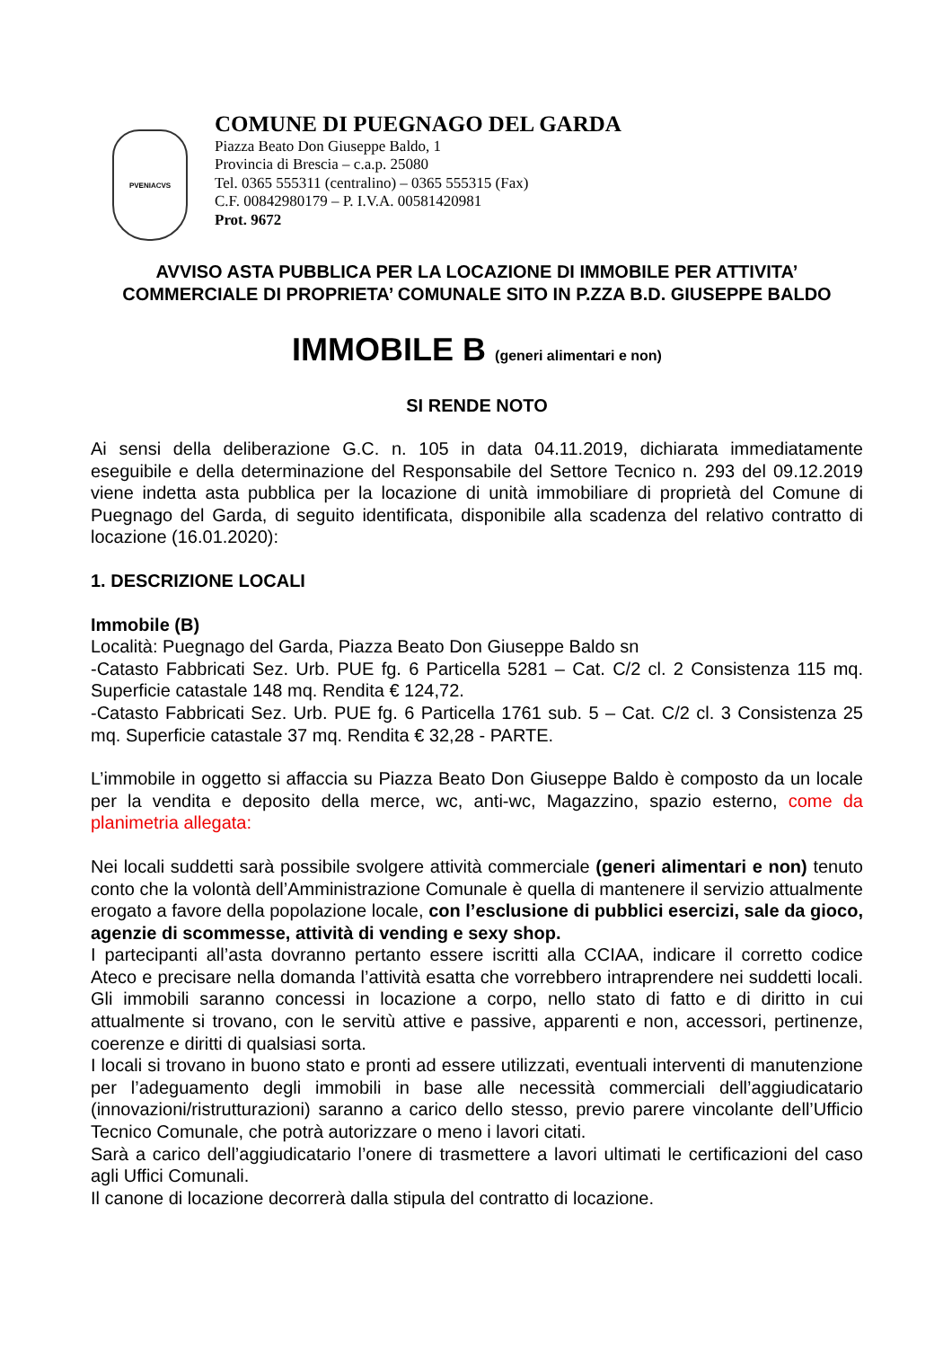PVENIACVS
COMUNE DI PUEGNAGO DEL GARDA
Piazza Beato Don Giuseppe Baldo, 1
Provincia di Brescia – c.a.p. 25080
Tel. 0365 555311 (centralino) – 0365 555315 (Fax)
C.F. 00842980179 – P. I.V.A. 00581420981
Prot. 9672
AVVISO ASTA PUBBLICA PER LA LOCAZIONE DI IMMOBILE PER ATTIVITA’
COMMERCIALE DI PROPRIETA’ COMUNALE SITO IN P.ZZA B.D. GIUSEPPE BALDO
IMMOBILE B (generi alimentari e non)
SI RENDE NOTO
Ai sensi della deliberazione G.C. n. 105 in data 04.11.2019, dichiarata immediatamente eseguibile e della determinazione del Responsabile del Settore Tecnico n. 293 del 09.12.2019 viene indetta asta pubblica per la locazione di unità immobiliare di proprietà del Comune di Puegnago del Garda, di seguito identificata, disponibile alla scadenza del relativo contratto di locazione (16.01.2020):
1. DESCRIZIONE LOCALI
Immobile (B)
Località: Puegnago del Garda, Piazza Beato Don Giuseppe Baldo sn
-Catasto Fabbricati Sez. Urb. PUE fg. 6 Particella 5281 – Cat. C/2 cl. 2 Consistenza 115 mq. Superficie catastale 148 mq. Rendita € 124,72.
-Catasto Fabbricati Sez. Urb. PUE fg. 6 Particella 1761 sub. 5 – Cat. C/2 cl. 3 Consistenza 25 mq. Superficie catastale 37 mq. Rendita € 32,28 - PARTE.
L’immobile in oggetto si affaccia su Piazza Beato Don Giuseppe Baldo è composto da un locale per la vendita e deposito della merce, wc, anti-wc, Magazzino, spazio esterno, come da planimetria allegata:
Nei locali suddetti sarà possibile svolgere attività commerciale (generi alimentari e non) tenuto conto che la volontà dell’Amministrazione Comunale è quella di mantenere il servizio attualmente erogato a favore della popolazione locale, con l’esclusione di pubblici esercizi, sale da gioco, agenzie di scommesse, attività di vending e sexy shop.
I partecipanti all’asta dovranno pertanto essere iscritti alla CCIAA, indicare il corretto codice Ateco e precisare nella domanda l’attività esatta che vorrebbero intraprendere nei suddetti locali. Gli immobili saranno concessi in locazione a corpo, nello stato di fatto e di diritto in cui attualmente si trovano, con le servitù attive e passive, apparenti e non, accessori, pertinenze, coerenze e diritti di qualsiasi sorta.
I locali si trovano in buono stato e pronti ad essere utilizzati, eventuali interventi di manutenzione per l’adeguamento degli immobili in base alle necessità commerciali dell’aggiudicatario (innovazioni/ristrutturazioni) saranno a carico dello stesso, previo parere vincolante dell’Ufficio Tecnico Comunale, che potrà autorizzare o meno i lavori citati.
Sarà a carico dell’aggiudicatario l’onere di trasmettere a lavori ultimati le certificazioni del caso agli Uffici Comunali.
Il canone di locazione decorrerà dalla stipula del contratto di locazione.